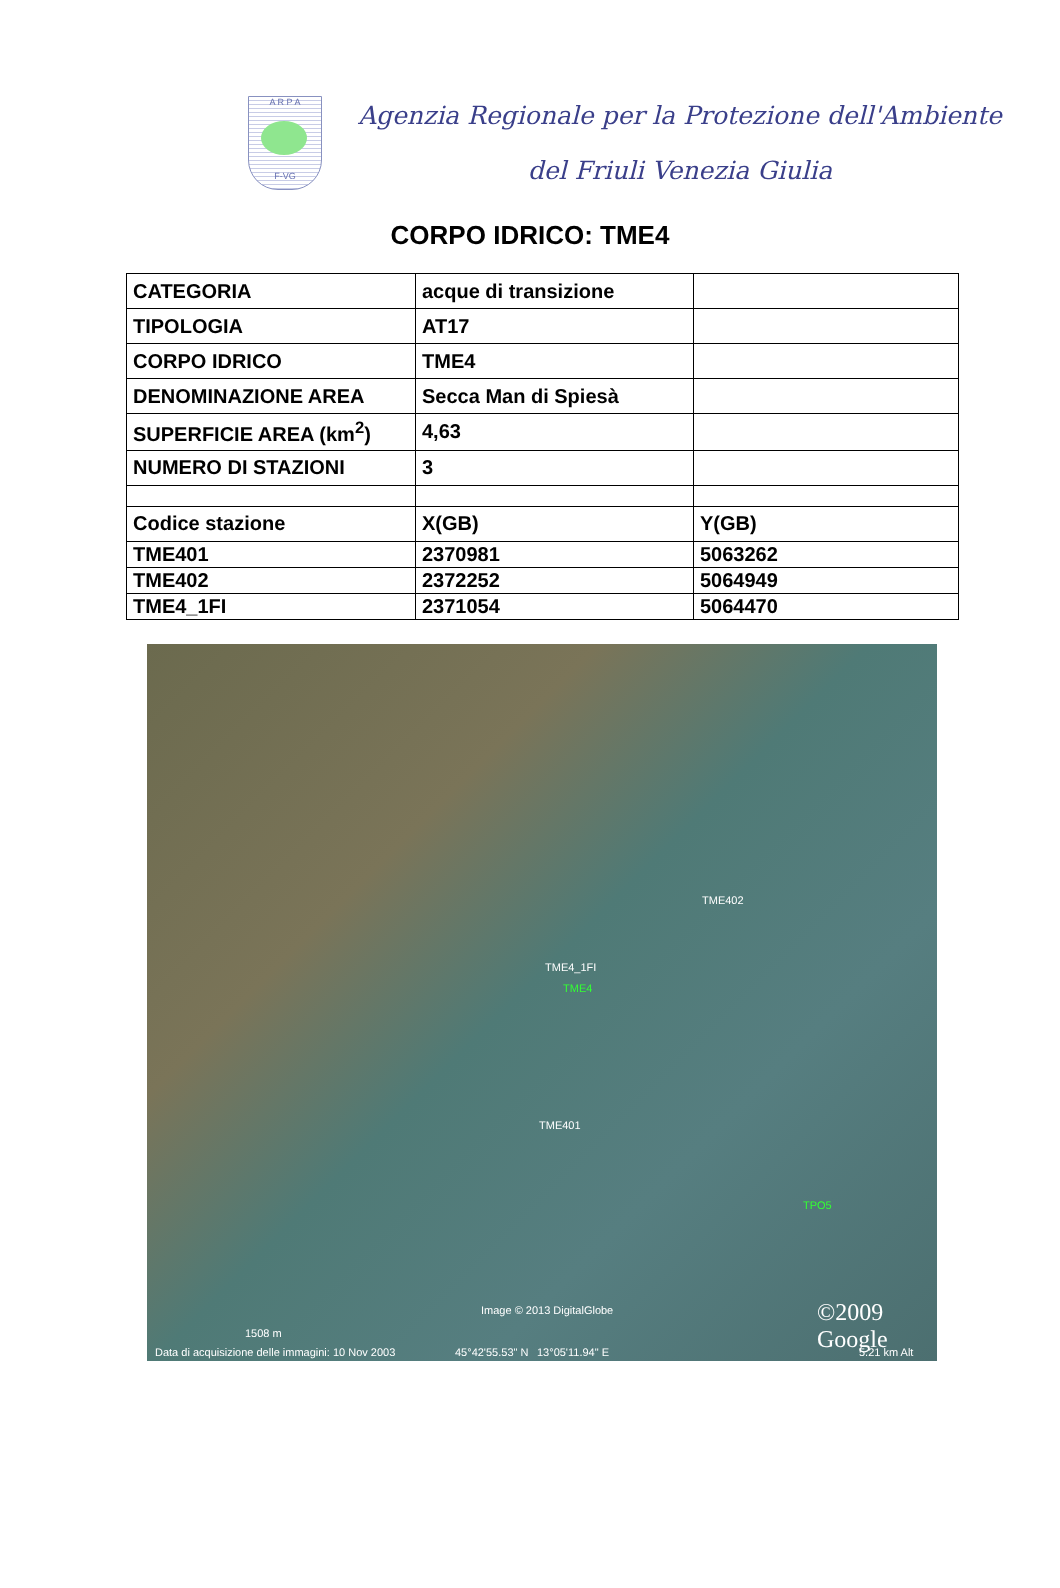A R P A
F-VG
Agenzia Regionale per la Protezione dell'Ambiente
del Friuli Venezia Giulia
CORPO IDRICO: TME4
| CATEGORIA | acque di transizione | |
| TIPOLOGIA | AT17 | |
| CORPO IDRICO | TME4 | |
| DENOMINAZIONE AREA | Secca Man di Spiesà | |
| SUPERFICIE AREA (km<sup>2</sup>) | 4,63 | |
| NUMERO DI STAZIONI | 3 | |
| Codice stazione | X(GB) | Y(GB) |
| TME401 | 2370981 | 5063262 |
| TME402 | 2372252 | 5064949 |
| TME4_1FI | 2371054 | 5064470 |
TME402
TME4_1FI
TME4
TME401
TPO5
Image © 2013 DigitalGlobe
1508 m
©2009 Google
Data di acquisizione delle immagini: 10 Nov 2003 45°42'55.53" N 13°05'11.94" E 5.21 km Alt